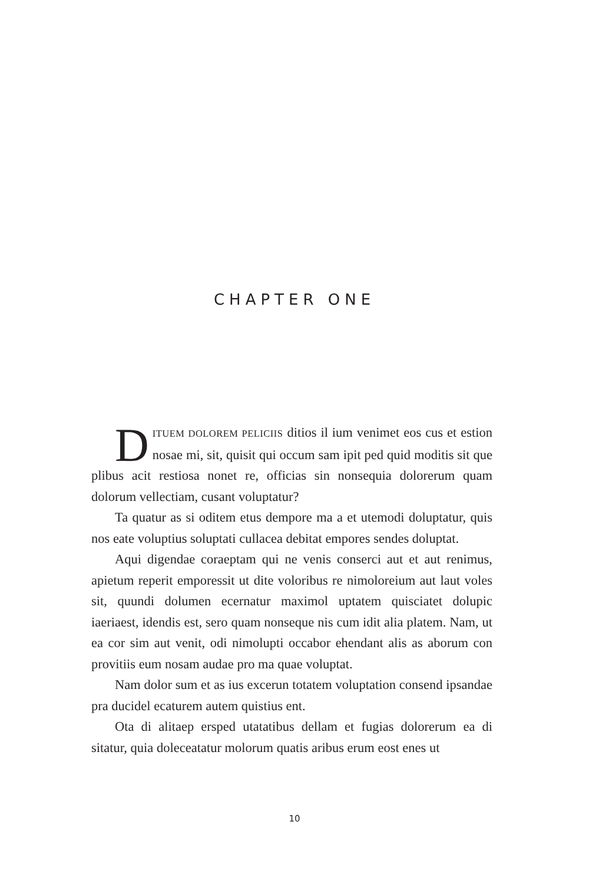CHAPTER ONE
DITUEM DOLOREM PELICIIS ditios il ium venimet eos cus et estion nosae mi, sit, quisit qui occum sam ipit ped quid moditis sit que plibus acit restiosa nonet re, officias sin nonsequia dolorerum quam dolorum vellectiam, cusant voluptatur?
Ta quatur as si oditem etus dempore ma a et utemodi doluptatur, quis nos eate voluptius soluptati cullacea debitat empores sendes doluptat.
Aqui digendae coraeptam qui ne venis conserci aut et aut renimus, apietum reperit emporessit ut dite voloribus re nimoloreium aut laut voles sit, quundi dolumen ecernatur maximol uptatem quisciatet dolupic iaeriaest, idendis est, sero quam nonseque nis cum idit alia platem. Nam, ut ea cor sim aut venit, odi nimolupti occabor ehendant alis as aborum con provitiis eum nosam audae pro ma quae voluptat.
Nam dolor sum et as ius excerun totatem voluptation consend ipsandae pra ducidel ecaturem autem quistius ent.
Ota di alitaep ersped utatatibus dellam et fugias dolorerum ea di sitatur, quia doleceatatur molorum quatis aribus erum eost enes ut
10